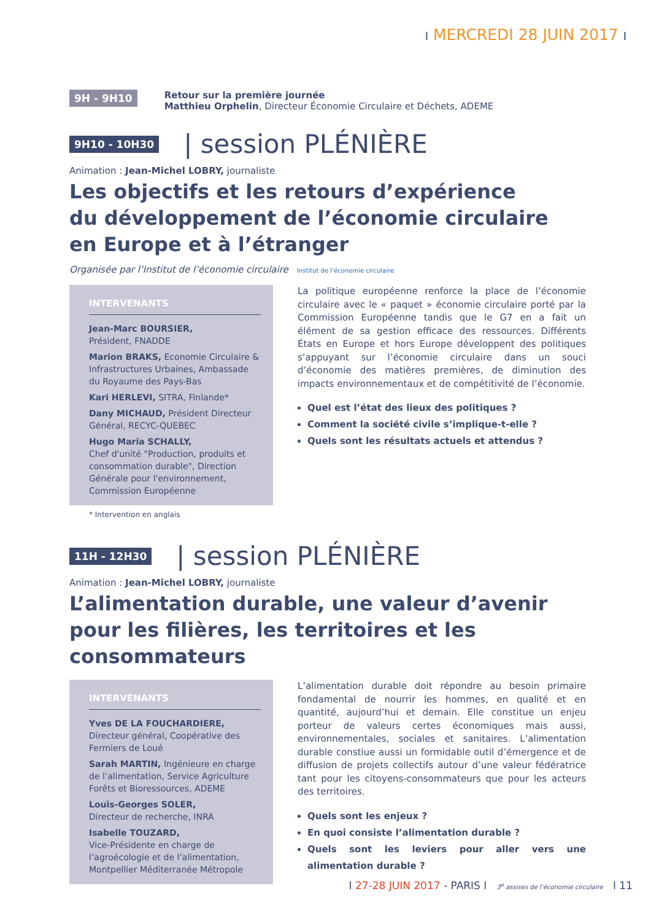I MERCREDI 28 JUIN 2017 I
9H - 9H10
Retour sur la première journée
Matthieu Orphelin, Directeur Économie Circulaire et Déchets, ADEME
9H10 - 10H30 | session PLÉNIÈRE
Animation : Jean-Michel LOBRY, journaliste
Les objectifs et les retours d’expérience
du développement de l’économie circulaire
en Europe et à l’étranger
Organisée par l’Institut de l’économie circulaire Institut de l’économie circulaire
INTERVENANTS
Jean-Marc BOURSIER,
Président, FNADDE
Marion BRAKS, Economie Circulaire & Infrastructures Urbaines, Ambassade du Royaume des Pays-Bas
Kari HERLEVI, SITRA, Finlande*
Dany MICHAUD, Président Directeur Général, RECYC-QUEBEC
Hugo Maria SCHALLY,
Chef d'unité "Production, produits et consommation durable", Direction Générale pour l'environnement, Commission Européenne
* Intervention en anglais
La politique européenne renforce la place de l’économie circulaire avec le « paquet » économie circulaire porté par la Commission Européenne tandis que le G7 en a fait un élément de sa gestion efficace des ressources. Différents États en Europe et hors Europe développent des politiques s’appuyant sur l’économie circulaire dans un souci d’économie des matières premières, de diminution des impacts environnementaux et de compétitivité de l’économie.
Quel est l’état des lieux des politiques ?
Comment la société civile s’implique-t-elle ?
Quels sont les résultats actuels et attendus ?
11H - 12H30 | session PLÉNIÈRE
Animation : Jean-Michel LOBRY, journaliste
L’alimentation durable, une valeur d’avenir
pour les filières, les territoires et les consommateurs
INTERVENANTS
Yves DE LA FOUCHARDIERE,
Directeur général, Coopérative des Fermiers de Loué
Sarah MARTIN, Ingénieure en charge de l’alimentation, Service Agriculture Forêts et Bioressources, ADEME
Louis-Georges SOLER,
Directeur de recherche, INRA
Isabelle TOUZARD,
Vice-Présidente en charge de l’agroécologie et de l’alimentation, Montpellier Méditerranée Métropole
L’alimentation durable doit répondre au besoin primaire fondamental de nourrir les hommes, en qualité et en quantité, aujourd’hui et demain. Elle constitue un enjeu porteur de valeurs certes économiques mais aussi, environnementales, sociales et sanitaires. L’alimentation durable constiue aussi un formidable outil d’émergence et de diffusion de projets collectifs autour d’une valeur fédératrice tant pour les citoyens-consommateurs que pour les acteurs des territoires.
Quels sont les enjeux ?
En quoi consiste l’alimentation durable ?
Quels sont les leviers pour aller vers une alimentation durable ?
I 27-28 JUIN 2017 - PARIS I 3<sup>e</sup> assises de l’économie circulaire I 11